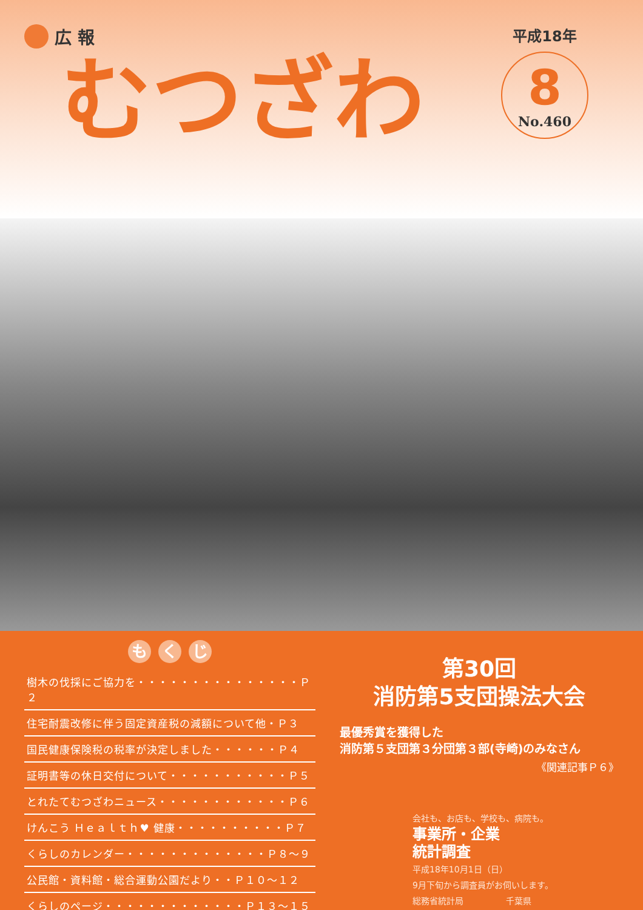広 報
むつざわ
平成18年
8
No.460
も く じ
樹木の伐採にご協力を・・・・・・・・・・・・・・・Ｐ２
住宅耐震改修に伴う固定資産税の減額について他・Ｐ３
国民健康保険税の税率が決定しました・・・・・・Ｐ４
証明書等の休日交付について・・・・・・・・・・・Ｐ５
とれたてむつざわニュース・・・・・・・・・・・・Ｐ６
けんこう Ｈｅａｌｔｈ♥ 健康・・・・・・・・・・Ｐ７
くらしのカレンダー・・・・・・・・・・・・・Ｐ８〜９
公民館・資料館・総合運動公園だより・・Ｐ１０〜１２
くらしのページ・・・・・・・・・・・・・Ｐ１３〜１５
第30回
消防第5支団操法大会
最優秀賞を獲得した
消防第５支団第３分団第３部(寺崎)のみなさん
《関連記事Ｐ６》
会社も、お店も、学校も、病院も。
事業所・企業
統計調査
平成18年10月1日（日）
9月下旬から調査員がお伺いします。
総務省統計局　　　　　千葉県